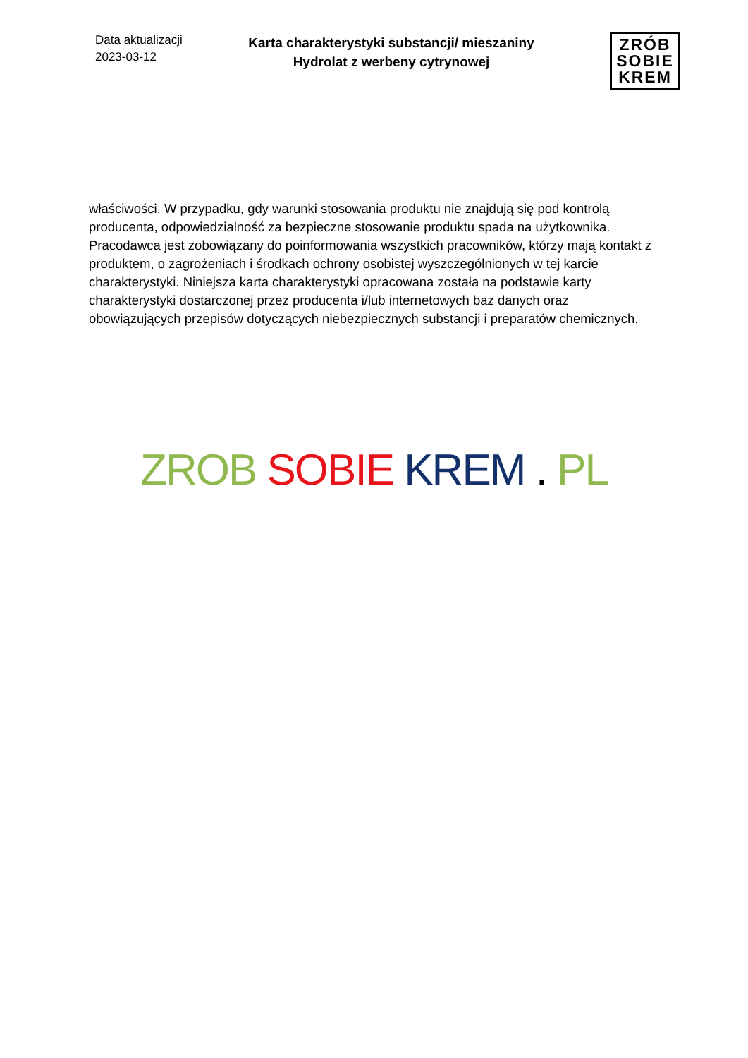Data aktualizacji
2023-03-12
Karta charakterystyki substancji/ mieszaniny
Hydrolat z werbeny cytrynowej
ZRÓB
SOBIE
KREM
właściwości. W przypadku, gdy warunki stosowania produktu nie znajdują się pod kontrolą producenta, odpowiedzialność za bezpieczne stosowanie produktu spada na użytkownika. Pracodawca jest zobowiązany do poinformowania wszystkich pracowników, którzy mają kontakt z produktem, o zagrożeniach i środkach ochrony osobistej wyszczególnionych w tej karcie charakterystyki. Niniejsza karta charakterystyki opracowana została na podstawie karty charakterystyki dostarczonej przez producenta i/lub internetowych baz danych oraz obowiązujących przepisów dotyczących niebezpiecznych substancji i preparatów chemicznych.
ZROB SOBIE KREM . PL